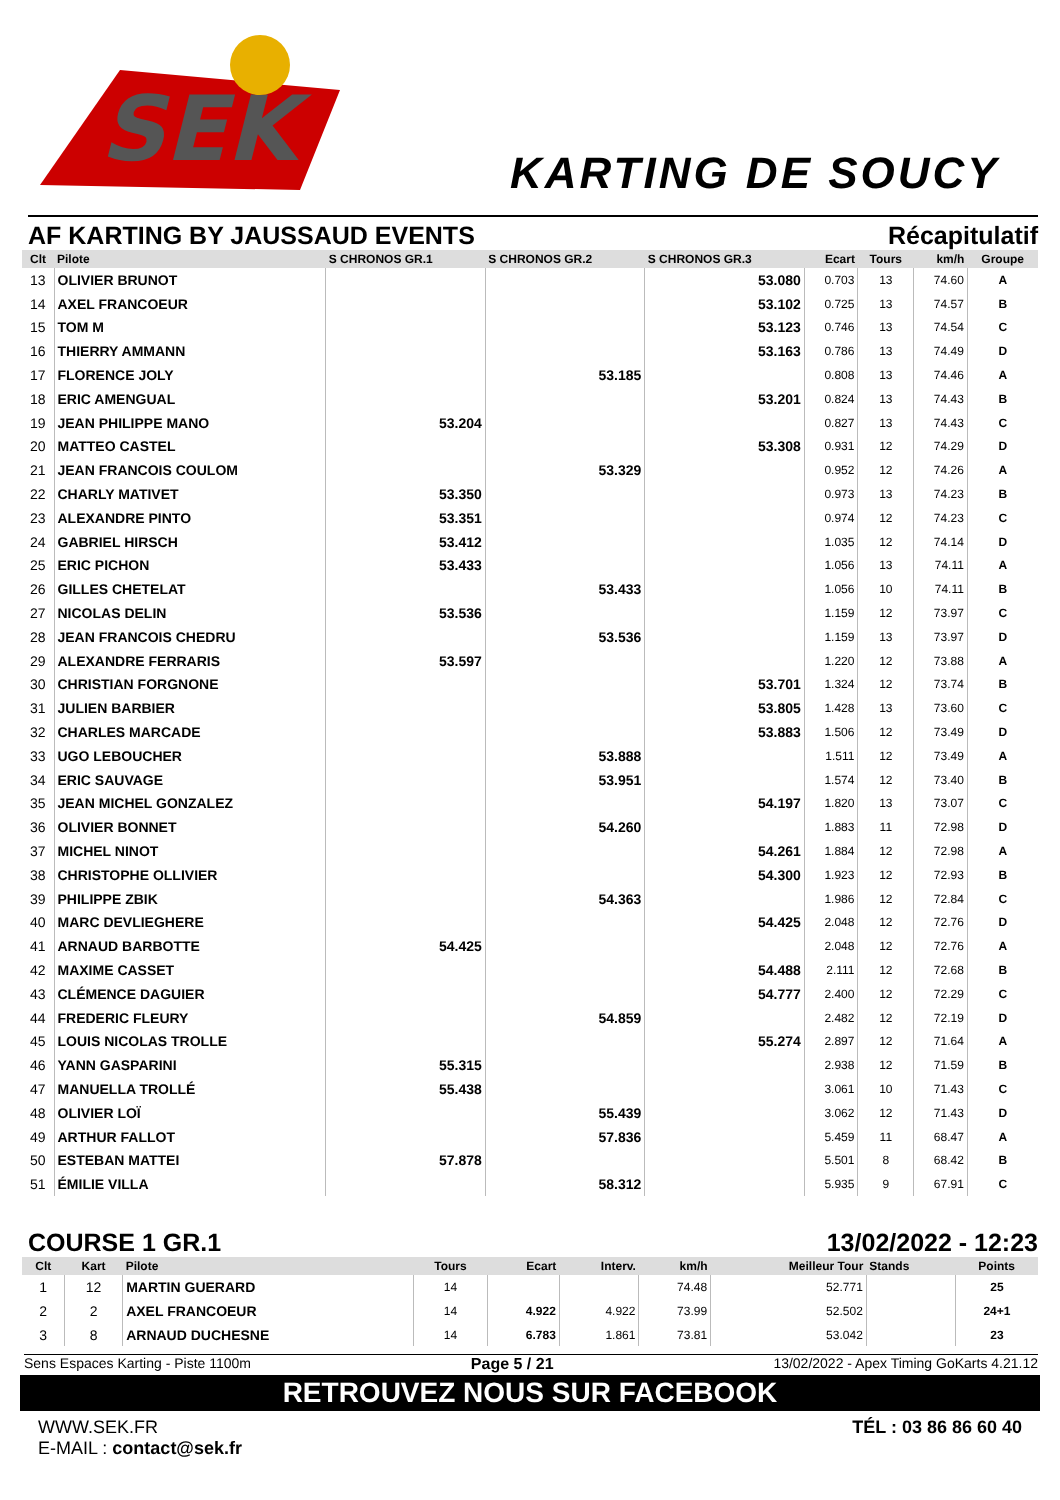SEK
KARTING DE SOUCY
AF KARTING BY JAUSSAUD EVENTS Récapitulatif
| Clt | Pilote | S CHRONOS GR.1 | S CHRONOS GR.2 | S CHRONOS GR.3 | Ecart | Tours | km/h | Groupe |
| --- | --- | --- | --- | --- | --- | --- | --- | --- |
| 13 | OLIVIER BRUNOT | | | 53.080 | 0.703 | 13 | 74.60 | A |
| 14 | AXEL FRANCOEUR | | | 53.102 | 0.725 | 13 | 74.57 | B |
| 15 | TOM M | | | 53.123 | 0.746 | 13 | 74.54 | C |
| 16 | THIERRY AMMANN | | | 53.163 | 0.786 | 13 | 74.49 | D |
| 17 | FLORENCE JOLY | | 53.185 | | 0.808 | 13 | 74.46 | A |
| 18 | ERIC AMENGUAL | | | 53.201 | 0.824 | 13 | 74.43 | B |
| 19 | JEAN PHILIPPE MANO | 53.204 | | | 0.827 | 13 | 74.43 | C |
| 20 | MATTEO CASTEL | | | 53.308 | 0.931 | 12 | 74.29 | D |
| 21 | JEAN FRANCOIS COULOM | | 53.329 | | 0.952 | 12 | 74.26 | A |
| 22 | CHARLY MATIVET | 53.350 | | | 0.973 | 13 | 74.23 | B |
| 23 | ALEXANDRE PINTO | 53.351 | | | 0.974 | 12 | 74.23 | C |
| 24 | GABRIEL HIRSCH | 53.412 | | | 1.035 | 12 | 74.14 | D |
| 25 | ERIC PICHON | 53.433 | | | 1.056 | 13 | 74.11 | A |
| 26 | GILLES CHETELAT | | 53.433 | | 1.056 | 10 | 74.11 | B |
| 27 | NICOLAS DELIN | 53.536 | | | 1.159 | 12 | 73.97 | C |
| 28 | JEAN FRANCOIS CHEDRU | | 53.536 | | 1.159 | 13 | 73.97 | D |
| 29 | ALEXANDRE FERRARIS | 53.597 | | | 1.220 | 12 | 73.88 | A |
| 30 | CHRISTIAN FORGNONE | | | 53.701 | 1.324 | 12 | 73.74 | B |
| 31 | JULIEN BARBIER | | | 53.805 | 1.428 | 13 | 73.60 | C |
| 32 | CHARLES MARCADE | | | 53.883 | 1.506 | 12 | 73.49 | D |
| 33 | UGO LEBOUCHER | | 53.888 | | 1.511 | 12 | 73.49 | A |
| 34 | ERIC SAUVAGE | | 53.951 | | 1.574 | 12 | 73.40 | B |
| 35 | JEAN MICHEL GONZALEZ | | | 54.197 | 1.820 | 13 | 73.07 | C |
| 36 | OLIVIER BONNET | | 54.260 | | 1.883 | 11 | 72.98 | D |
| 37 | MICHEL NINOT | | | 54.261 | 1.884 | 12 | 72.98 | A |
| 38 | CHRISTOPHE OLLIVIER | | | 54.300 | 1.923 | 12 | 72.93 | B |
| 39 | PHILIPPE ZBIK | | 54.363 | | 1.986 | 12 | 72.84 | C |
| 40 | MARC DEVLIEGHERE | | | 54.425 | 2.048 | 12 | 72.76 | D |
| 41 | ARNAUD BARBOTTE | 54.425 | | | 2.048 | 12 | 72.76 | A |
| 42 | MAXIME CASSET | | | 54.488 | 2.111 | 12 | 72.68 | B |
| 43 | CLÉMENCE DAGUIER | | | 54.777 | 2.400 | 12 | 72.29 | C |
| 44 | FREDERIC FLEURY | | 54.859 | | 2.482 | 12 | 72.19 | D |
| 45 | LOUIS NICOLAS TROLLE | | | 55.274 | 2.897 | 12 | 71.64 | A |
| 46 | YANN GASPARINI | 55.315 | | | 2.938 | 12 | 71.59 | B |
| 47 | MANUELLA TROLLÉ | 55.438 | | | 3.061 | 10 | 71.43 | C |
| 48 | OLIVIER LOÏ | | 55.439 | | 3.062 | 12 | 71.43 | D |
| 49 | ARTHUR FALLOT | | 57.836 | | 5.459 | 11 | 68.47 | A |
| 50 | ESTEBAN MATTEI | 57.878 | | | 5.501 | 8 | 68.42 | B |
| 51 | ÉMILIE VILLA | | 58.312 | | 5.935 | 9 | 67.91 | C |
COURSE 1 GR.1 13/02/2022 - 12:23
| Clt | Kart | Pilote | Tours | Ecart | Interv. | km/h | Meilleur Tour | Stands | Points |
| --- | --- | --- | --- | --- | --- | --- | --- | --- | --- |
| 1 | 12 | MARTIN GUERARD | 14 | | | 74.48 | 52.771 | | 25 |
| 2 | 2 | AXEL FRANCOEUR | 14 | 4.922 | 4.922 | 73.99 | 52.502 | | 24+1 |
| 3 | 8 | ARNAUD DUCHESNE | 14 | 6.783 | 1.861 | 73.81 | 53.042 | | 23 |
Sens Espaces Karting - Piste 1100m Page 5 / 21 13/02/2022 - Apex Timing GoKarts 4.21.12
RETROUVEZ NOUS SUR FACEBOOK
WWW.SEK.FR
E-MAIL : contact@sek.fr TÉL : 03 86 86 60 40